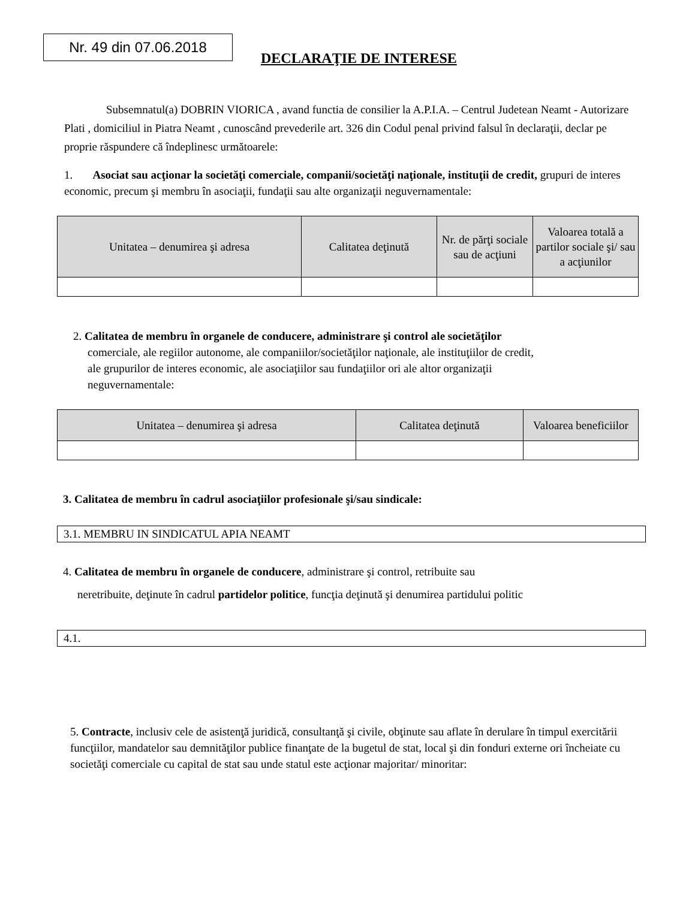Nr. 49 din 07.06.2018
DECLARAŢIE DE INTERESE
Subsemnatul(a) DOBRIN VIORICA , avand functia de consilier la A.P.I.A. – Centrul Judetean Neamt - Autorizare Plati , domiciliul in Piatra Neamt , cunoscând prevederile art. 326 din Codul penal privind falsul în declaraţii, declar pe proprie răspundere că îndeplinesc următoarele:
1. Asociat sau acţionar la societăţi comerciale, companii/societăţi naţionale, instituţii de credit, grupuri de interes economic, precum şi membru în asociaţii, fundaţii sau alte organizaţii neguvernamentale:
| Unitatea – denumirea şi adresa | Calitatea deţinută | Nr. de părţi sociale sau de acţiuni | Valoarea totală a partilor sociale şi/ sau a acţiunilor |
| --- | --- | --- | --- |
2. Calitatea de membru în organele de conducere, administrare şi control ale societăţilor
comerciale, ale regiilor autonome, ale companiilor/societăţilor naţionale, ale instituţiilor de credit,
ale grupurilor de interes economic, ale asociaţiilor sau fundaţiilor ori ale altor organizaţii
neguvernamentale:
| Unitatea – denumirea şi adresa | Calitatea deţinută | Valoarea beneficiilor |
| --- | --- | --- |
3. Calitatea de membru în cadrul asociaţiilor profesionale şi/sau sindicale:
3.1. MEMBRU IN SINDICATUL APIA NEAMT
4. Calitatea de membru în organele de conducere, administrare şi control, retribuite sau
neretribuite, deţinute în cadrul partidelor politice, funcţia deţinută şi denumirea partidului politic
4.1.
5. Contracte, inclusiv cele de asistenţă juridică, consultanţă şi civile, obţinute sau aflate în derulare în timpul exercitării funcţiilor, mandatelor sau demnităţilor publice finanţate de la bugetul de stat, local şi din fonduri externe ori încheiate cu societăţi comerciale cu capital de stat sau unde statul este acţionar majoritar/ minoritar: